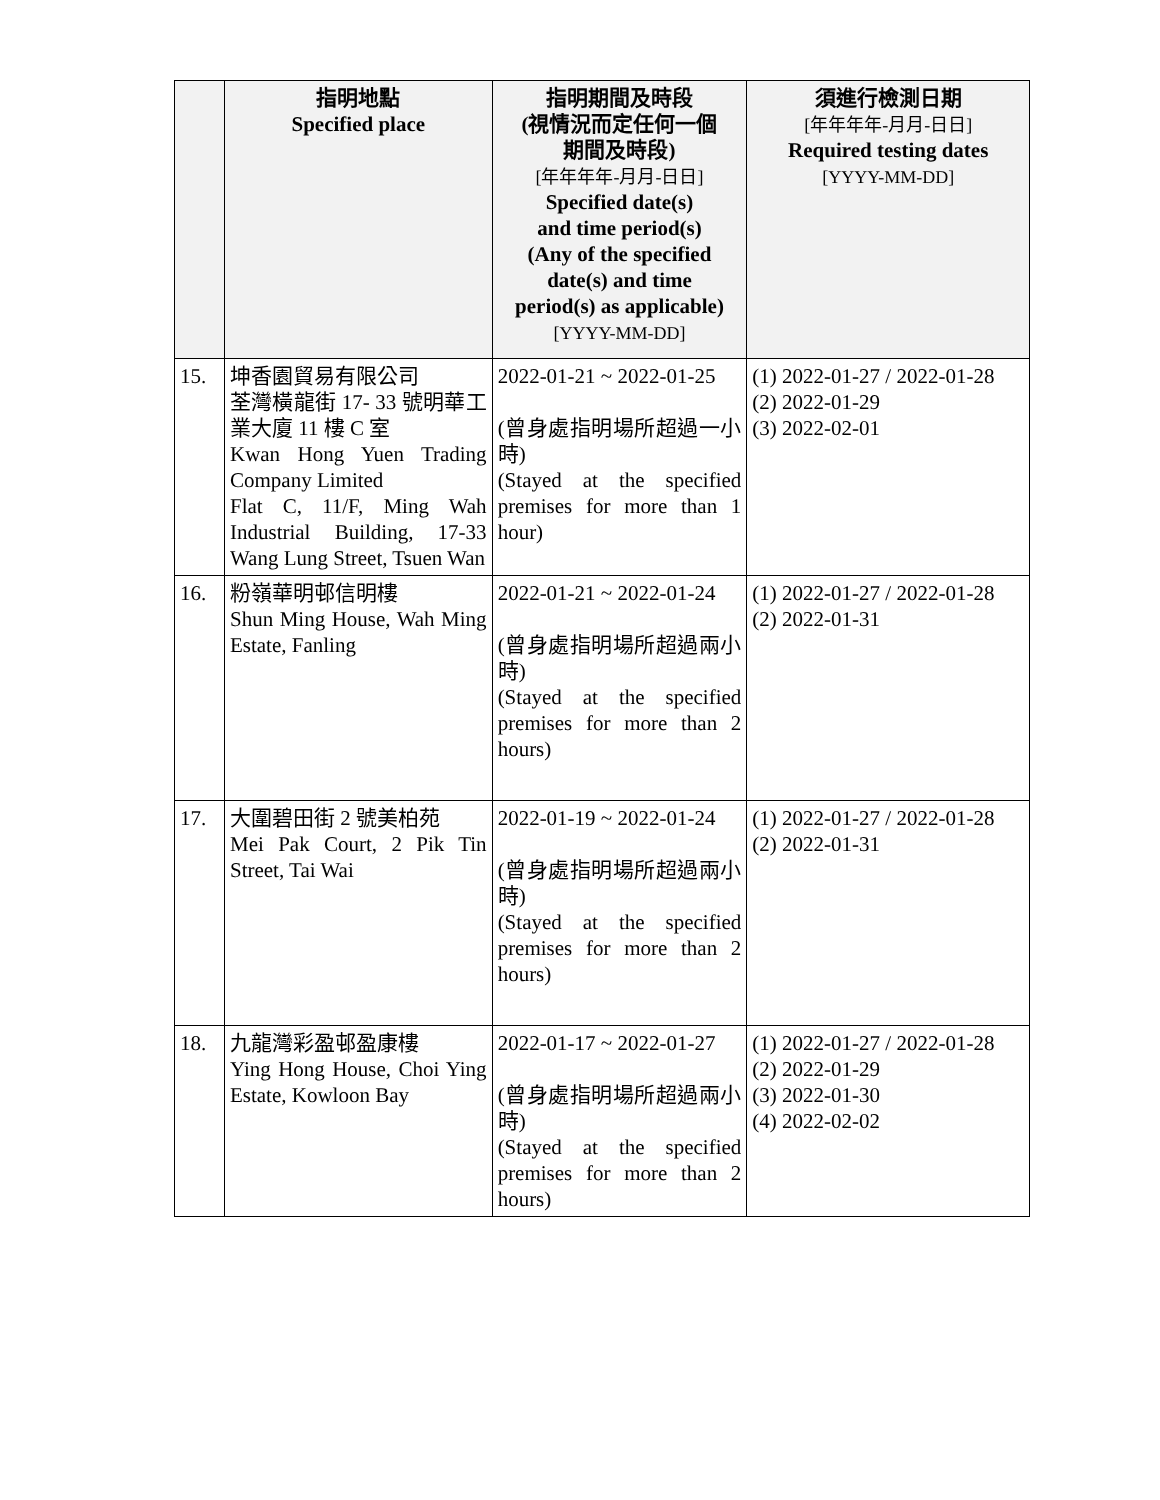| | 指明地點 Specified place | 指明期間及時段 (視情況而定任何一個 期間及時段) [年年年年-月月-日日] Specified date(s) and time period(s) (Any of the specified date(s) and time period(s) as applicable) [YYYY-MM-DD] | 須進行檢測日期 [年年年年-月月-日日] Required testing dates [YYYY-MM-DD] |
| --- | --- | --- | --- |
| 15. | 坤香園貿易有限公司 荃灣橫龍街 17- 33 號明華工業大廈 11 樓 C 室 Kwan Hong Yuen Trading Company Limited Flat C, 11/F, Ming Wah Industrial Building, 17-33 Wang Lung Street, Tsuen Wan | 2022-01-21 ~ 2022-01-25 (曾身處指明場所超過一小時) (Stayed at the specified premises for more than 1 hour) | (1) 2022-01-27 / 2022-01-28 (2) 2022-01-29 (3) 2022-02-01 |
| 16. | 粉嶺華明邨信明樓 Shun Ming House, Wah Ming Estate, Fanling | 2022-01-21 ~ 2022-01-24 (曾身處指明場所超過兩小時) (Stayed at the specified premises for more than 2 hours) | (1) 2022-01-27 / 2022-01-28 (2) 2022-01-31 |
| 17. | 大圍碧田街 2 號美柏苑 Mei Pak Court, 2 Pik Tin Street, Tai Wai | 2022-01-19 ~ 2022-01-24 (曾身處指明場所超過兩小時) (Stayed at the specified premises for more than 2 hours) | (1) 2022-01-27 / 2022-01-28 (2) 2022-01-31 |
| 18. | 九龍灣彩盈邨盈康樓 Ying Hong House, Choi Ying Estate, Kowloon Bay | 2022-01-17 ~ 2022-01-27 (曾身處指明場所超過兩小時) (Stayed at the specified premises for more than 2 hours) | (1) 2022-01-27 / 2022-01-28 (2) 2022-01-29 (3) 2022-01-30 (4) 2022-02-02 |